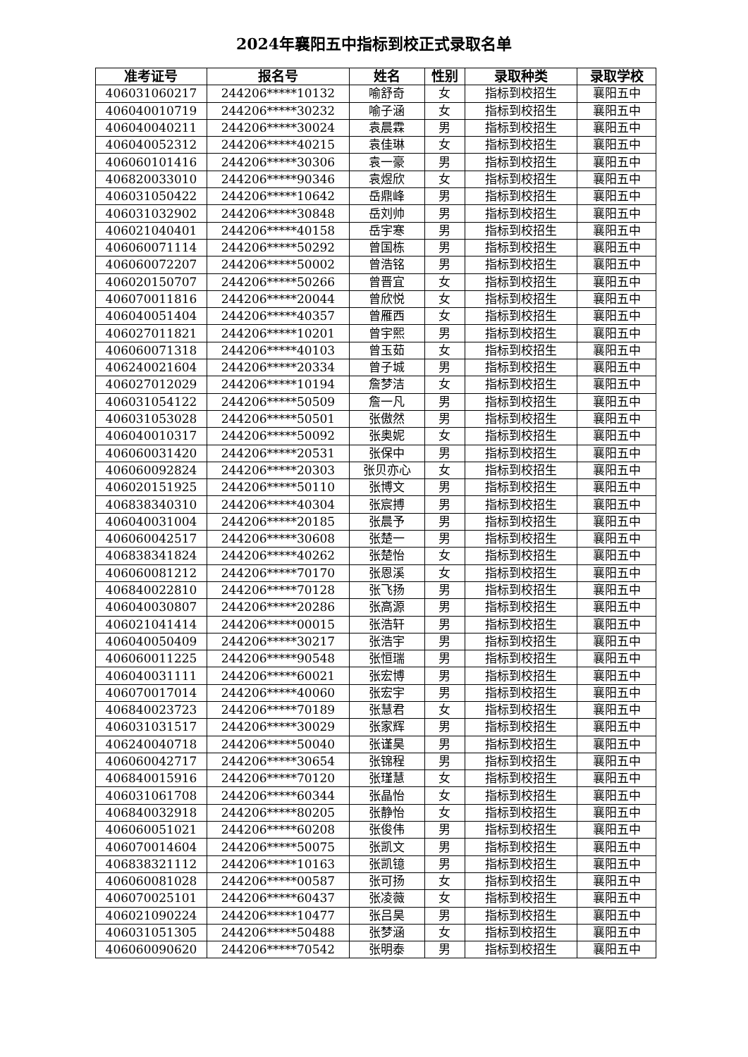2024年襄阳五中指标到校正式录取名单
| 准考证号 | 报名号 | 姓名 | 性别 | 录取种类 | 录取学校 |
| --- | --- | --- | --- | --- | --- |
| 406031060217 | 244206*****10132 | 喻舒奇 | 女 | 指标到校招生 | 襄阳五中 |
| 406040010719 | 244206*****30232 | 喻子涵 | 女 | 指标到校招生 | 襄阳五中 |
| 406040040211 | 244206*****30024 | 袁晨霖 | 男 | 指标到校招生 | 襄阳五中 |
| 406040052312 | 244206*****40215 | 袁佳琳 | 女 | 指标到校招生 | 襄阳五中 |
| 406060101416 | 244206*****30306 | 袁一豪 | 男 | 指标到校招生 | 襄阳五中 |
| 406820033010 | 244206*****90346 | 袁煜欣 | 女 | 指标到校招生 | 襄阳五中 |
| 406031050422 | 244206*****10642 | 岳鼎峰 | 男 | 指标到校招生 | 襄阳五中 |
| 406031032902 | 244206*****30848 | 岳刘帅 | 男 | 指标到校招生 | 襄阳五中 |
| 406021040401 | 244206*****40158 | 岳宇寒 | 男 | 指标到校招生 | 襄阳五中 |
| 406060071114 | 244206*****50292 | 曾国栋 | 男 | 指标到校招生 | 襄阳五中 |
| 406060072207 | 244206*****50002 | 曾浩铭 | 男 | 指标到校招生 | 襄阳五中 |
| 406020150707 | 244206*****50266 | 曾晋宜 | 女 | 指标到校招生 | 襄阳五中 |
| 406070011816 | 244206*****20044 | 曾欣悦 | 女 | 指标到校招生 | 襄阳五中 |
| 406040051404 | 244206*****40357 | 曾雁西 | 女 | 指标到校招生 | 襄阳五中 |
| 406027011821 | 244206*****10201 | 曾宇熙 | 男 | 指标到校招生 | 襄阳五中 |
| 406060071318 | 244206*****40103 | 曾玉茹 | 女 | 指标到校招生 | 襄阳五中 |
| 406240021604 | 244206*****20334 | 曾子城 | 男 | 指标到校招生 | 襄阳五中 |
| 406027012029 | 244206*****10194 | 詹梦洁 | 女 | 指标到校招生 | 襄阳五中 |
| 406031054122 | 244206*****50509 | 詹一凡 | 男 | 指标到校招生 | 襄阳五中 |
| 406031053028 | 244206*****50501 | 张傲然 | 男 | 指标到校招生 | 襄阳五中 |
| 406040010317 | 244206*****50092 | 张奥妮 | 女 | 指标到校招生 | 襄阳五中 |
| 406060031420 | 244206*****20531 | 张保中 | 男 | 指标到校招生 | 襄阳五中 |
| 406060092824 | 244206*****20303 | 张贝亦心 | 女 | 指标到校招生 | 襄阳五中 |
| 406020151925 | 244206*****50110 | 张博文 | 男 | 指标到校招生 | 襄阳五中 |
| 406838340310 | 244206*****40304 | 张宸搏 | 男 | 指标到校招生 | 襄阳五中 |
| 406040031004 | 244206*****20185 | 张晨予 | 男 | 指标到校招生 | 襄阳五中 |
| 406060042517 | 244206*****30608 | 张楚一 | 男 | 指标到校招生 | 襄阳五中 |
| 406838341824 | 244206*****40262 | 张楚怡 | 女 | 指标到校招生 | 襄阳五中 |
| 406060081212 | 244206*****70170 | 张恩溪 | 女 | 指标到校招生 | 襄阳五中 |
| 406840022810 | 244206*****70128 | 张飞扬 | 男 | 指标到校招生 | 襄阳五中 |
| 406040030807 | 244206*****20286 | 张高源 | 男 | 指标到校招生 | 襄阳五中 |
| 406021041414 | 244206*****00015 | 张浩轩 | 男 | 指标到校招生 | 襄阳五中 |
| 406040050409 | 244206*****30217 | 张浩宇 | 男 | 指标到校招生 | 襄阳五中 |
| 406060011225 | 244206*****90548 | 张恒瑞 | 男 | 指标到校招生 | 襄阳五中 |
| 406040031111 | 244206*****60021 | 张宏博 | 男 | 指标到校招生 | 襄阳五中 |
| 406070017014 | 244206*****40060 | 张宏宇 | 男 | 指标到校招生 | 襄阳五中 |
| 406840023723 | 244206*****70189 | 张慧君 | 女 | 指标到校招生 | 襄阳五中 |
| 406031031517 | 244206*****30029 | 张家辉 | 男 | 指标到校招生 | 襄阳五中 |
| 406240040718 | 244206*****50040 | 张谨昊 | 男 | 指标到校招生 | 襄阳五中 |
| 406060042717 | 244206*****30654 | 张锦程 | 男 | 指标到校招生 | 襄阳五中 |
| 406840015916 | 244206*****70120 | 张瑾慧 | 女 | 指标到校招生 | 襄阳五中 |
| 406031061708 | 244206*****60344 | 张晶怡 | 女 | 指标到校招生 | 襄阳五中 |
| 406840032918 | 244206*****80205 | 张静怡 | 女 | 指标到校招生 | 襄阳五中 |
| 406060051021 | 244206*****60208 | 张俊伟 | 男 | 指标到校招生 | 襄阳五中 |
| 406070014604 | 244206*****50075 | 张凯文 | 男 | 指标到校招生 | 襄阳五中 |
| 406838321112 | 244206*****10163 | 张凯镱 | 男 | 指标到校招生 | 襄阳五中 |
| 406060081028 | 244206*****00587 | 张可扬 | 女 | 指标到校招生 | 襄阳五中 |
| 406070025101 | 244206*****60437 | 张凌薇 | 女 | 指标到校招生 | 襄阳五中 |
| 406021090224 | 244206*****10477 | 张吕昊 | 男 | 指标到校招生 | 襄阳五中 |
| 406031051305 | 244206*****50488 | 张梦涵 | 女 | 指标到校招生 | 襄阳五中 |
| 406060090620 | 244206*****70542 | 张明泰 | 男 | 指标到校招生 | 襄阳五中 |